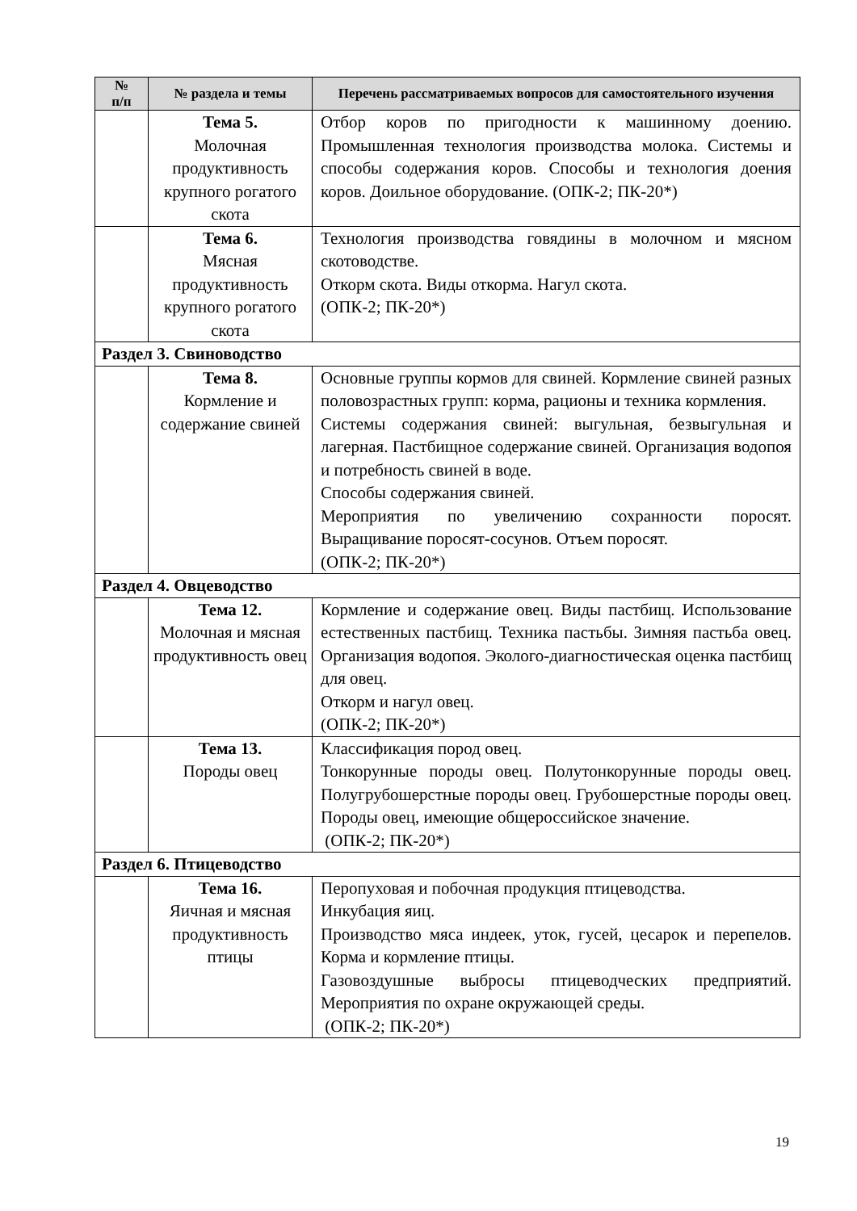| № п/п | № раздела и темы | Перечень рассматриваемых вопросов для самостоятельного изучения |
| --- | --- | --- |
| | Тема 5. Молочная продуктивность крупного рогатого скота | Отбор коров по пригодности к машинному доению. Промышленная технология производства молока. Системы и способы содержания коров. Способы и технология доения коров. Доильное оборудование. (ОПК-2; ПК-20*) |
| | Тема 6. Мясная продуктивность крупного рогатого скота | Технология производства говядины в молочном и мясном скотоводстве. Откорм скота. Виды откорма. Нагул скота. (ОПК-2; ПК-20*) |
| Раздел 3. Свиноводство | | |
| | Тема 8. Кормление и содержание свиней | Основные группы кормов для свиней. Кормление свиней разных половозрастных групп: корма, рационы и техника кормления. Системы содержания свиней: выгульная, безвыгульная и лагерная. Пастбищное содержание свиней. Организация водопоя и потребность свиней в воде. Способы содержания свиней. Мероприятия по увеличению сохранности поросят. Выращивание поросят-сосунов. Отъем поросят. (ОПК-2; ПК-20*) |
| Раздел 4. Овцеводство | | |
| | Тема 12. Молочная и мясная продуктивность овец | Кормление и содержание овец. Виды пастбищ. Использование естественных пастбищ. Техника пастьбы. Зимняя пастьба овец. Организация водопоя. Эколого-диагностическая оценка пастбищ для овец. Откорм и нагул овец. (ОПК-2; ПК-20*) |
| | Тема 13. Породы овец | Классификация пород овец. Тонкорунные породы овец. Полутонкорунные породы овец. Полугрубошерстные породы овец. Грубошерстные породы овец. Породы овец, имеющие общероссийское значение. (ОПК-2; ПК-20*) |
| Раздел 6. Птицеводство | | |
| | Тема 16. Яичная и мясная продуктивность птицы | Перопуховая и побочная продукция птицеводства. Инкубация яиц. Производство мяса индеек, уток, гусей, цесарок и перепелов. Корма и кормление птицы. Газовоздушные выбросы птицеводческих предприятий. Мероприятия по охране окружающей среды. (ОПК-2; ПК-20*) |
19